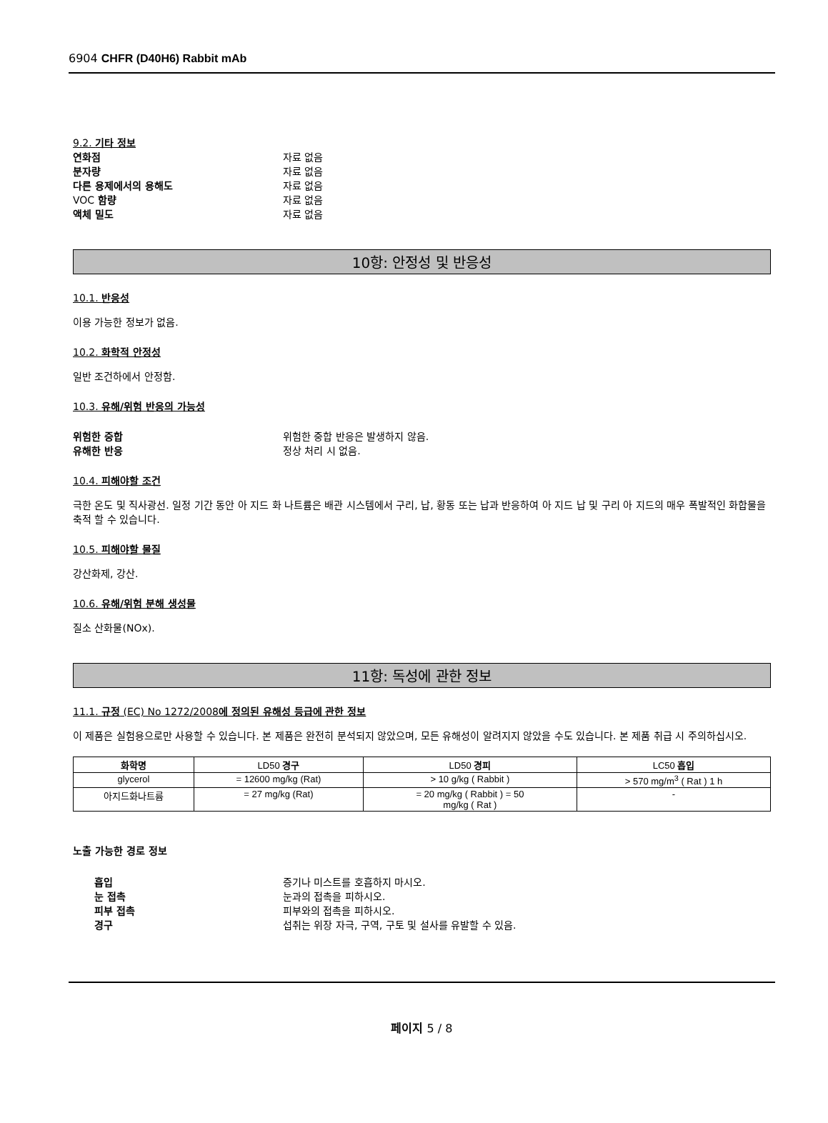6904 CHFR (D40H6) Rabbit mAb
9.2. 기타 정보
연화점 자료 없음
분자량 자료 없음
다른 용제에서의 용해도 자료 없음
VOC 함량 자료 없음
액체 밀도 자료 없음
10항: 안정성 및 반응성
10.1. 반응성
이용 가능한 정보가 없음.
10.2. 화학적 안정성
일반 조건하에서 안정함.
10.3. 유해/위험 반응의 가능성
위험한 중합 위험한 중합 반응은 발생하지 않음.
유해한 반응 정상 처리 시 없음.
10.4. 피해야할 조건
극한 온도 및 직사광선. 일정 기간 동안 아 지드 화 나트륨은 배관 시스템에서 구리, 납, 황동 또는 납과 반응하여 아 지드 납 및 구리 아 지드의 매우 폭발적인 화합물을 축적 할 수 있습니다.
10.5. 피해야할 물질
강산화제, 강산.
10.6. 유해/위험 분해 생성물
질소 산화물(NOx).
11항: 독성에 관한 정보
11.1. 규정 (EC) No 1272/2008에 정의된 유해성 등급에 관한 정보
이 제품은 실험용으로만 사용할 수 있습니다. 본 제품은 완전히 분석되지 않았으며, 모든 유해성이 알려지지 않았을 수도 있습니다. 본 제품 취급 시 주의하십시오.
| 화학명 | LD50 경구 | LD50 경피 | LC50 흡입 |
| --- | --- | --- | --- |
| glycerol | = 12600 mg/kg (Rat) | > 10 g/kg ( Rabbit ) | > 570 mg/m<sup>3</sup> ( Rat ) 1 h |
| 아지드화나트륨 | = 27 mg/kg (Rat) | = 20 mg/kg ( Rabbit ) = 50 mg/kg ( Rat ) | - |
노출 가능한 경로 정보
흡입 증기나 미스트를 호흡하지 마시오.
눈 접촉 눈과의 접촉을 피하시오.
피부 접촉 피부와의 접촉을 피하시오.
경구 섭취는 위장 자극, 구역, 구토 및 설사를 유발할 수 있음.
페이지 5 / 8